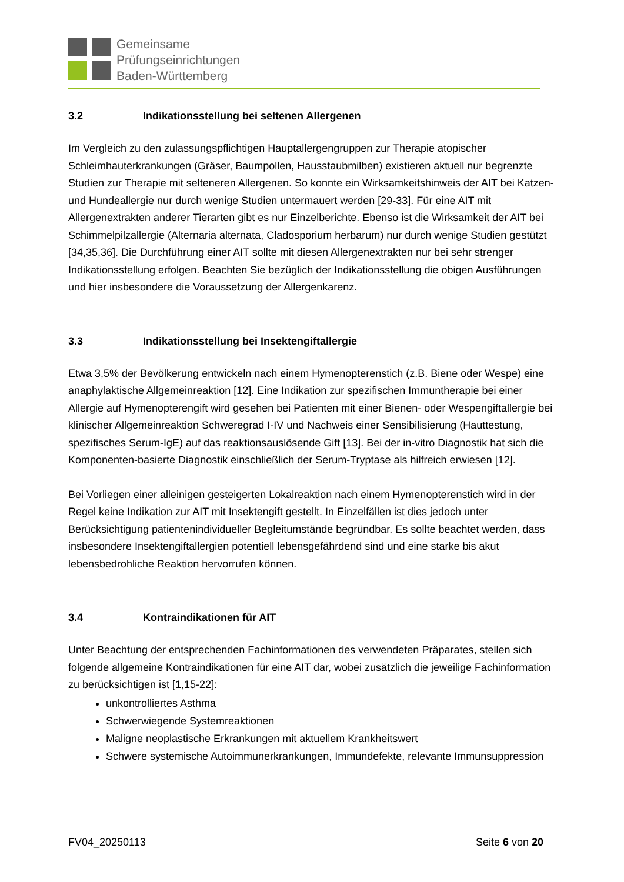Gemeinsame
Prüfungseinrichtungen
Baden-Württemberg
3.2 Indikationsstellung bei seltenen Allergenen
Im Vergleich zu den zulassungspflichtigen Hauptallergengruppen zur Therapie atopischer Schleimhauterkrankungen (Gräser, Baumpollen, Hausstaubmilben) existieren aktuell nur begrenzte Studien zur Therapie mit selteneren Allergenen. So konnte ein Wirksamkeitshinweis der AIT bei Katzen- und Hundeallergie nur durch wenige Studien untermauert werden [29-33]. Für eine AIT mit Allergenextrakten anderer Tierarten gibt es nur Einzelberichte. Ebenso ist die Wirksamkeit der AIT bei Schimmelpilzallergie (Alternaria alternata, Cladosporium herbarum) nur durch wenige Studien gestützt [34,35,36]. Die Durchführung einer AIT sollte mit diesen Allergenextrakten nur bei sehr strenger Indikationsstellung erfolgen. Beachten Sie bezüglich der Indikationsstellung die obigen Ausführungen und hier insbesondere die Voraussetzung der Allergenkarenz.
3.3 Indikationsstellung bei Insektengiftallergie
Etwa 3,5% der Bevölkerung entwickeln nach einem Hymenopterenstich (z.B. Biene oder Wespe) eine anaphylaktische Allgemeinreaktion [12]. Eine Indikation zur spezifischen Immuntherapie bei einer Allergie auf Hymenopterengift wird gesehen bei Patienten mit einer Bienen- oder Wespengiftallergie bei klinischer Allgemeinreaktion Schweregrad I-IV und Nachweis einer Sensibilisierung (Hauttestung, spezifisches Serum-IgE) auf das reaktionsauslösende Gift [13]. Bei der in-vitro Diagnostik hat sich die Komponenten-basierte Diagnostik einschließlich der Serum-Tryptase als hilfreich erwiesen [12].
Bei Vorliegen einer alleinigen gesteigerten Lokalreaktion nach einem Hymenopterenstich wird in der Regel keine Indikation zur AIT mit Insektengift gestellt. In Einzelfällen ist dies jedoch unter Berücksichtigung patientenindividueller Begleitumstände begründbar. Es sollte beachtet werden, dass insbesondere Insektengiftallergien potentiell lebensgefährdend sind und eine starke bis akut lebensbedrohliche Reaktion hervorrufen können.
3.4 Kontraindikationen für AIT
Unter Beachtung der entsprechenden Fachinformationen des verwendeten Präparates, stellen sich folgende allgemeine Kontraindikationen für eine AIT dar, wobei zusätzlich die jeweilige Fachinformation zu berücksichtigen ist [1,15-22]:
unkontrolliertes Asthma
Schwerwiegende Systemreaktionen
Maligne neoplastische Erkrankungen mit aktuellem Krankheitswert
Schwere systemische Autoimmunerkrankungen, Immundefekte, relevante Immunsuppression
FV04_20250113 Seite 6 von 20